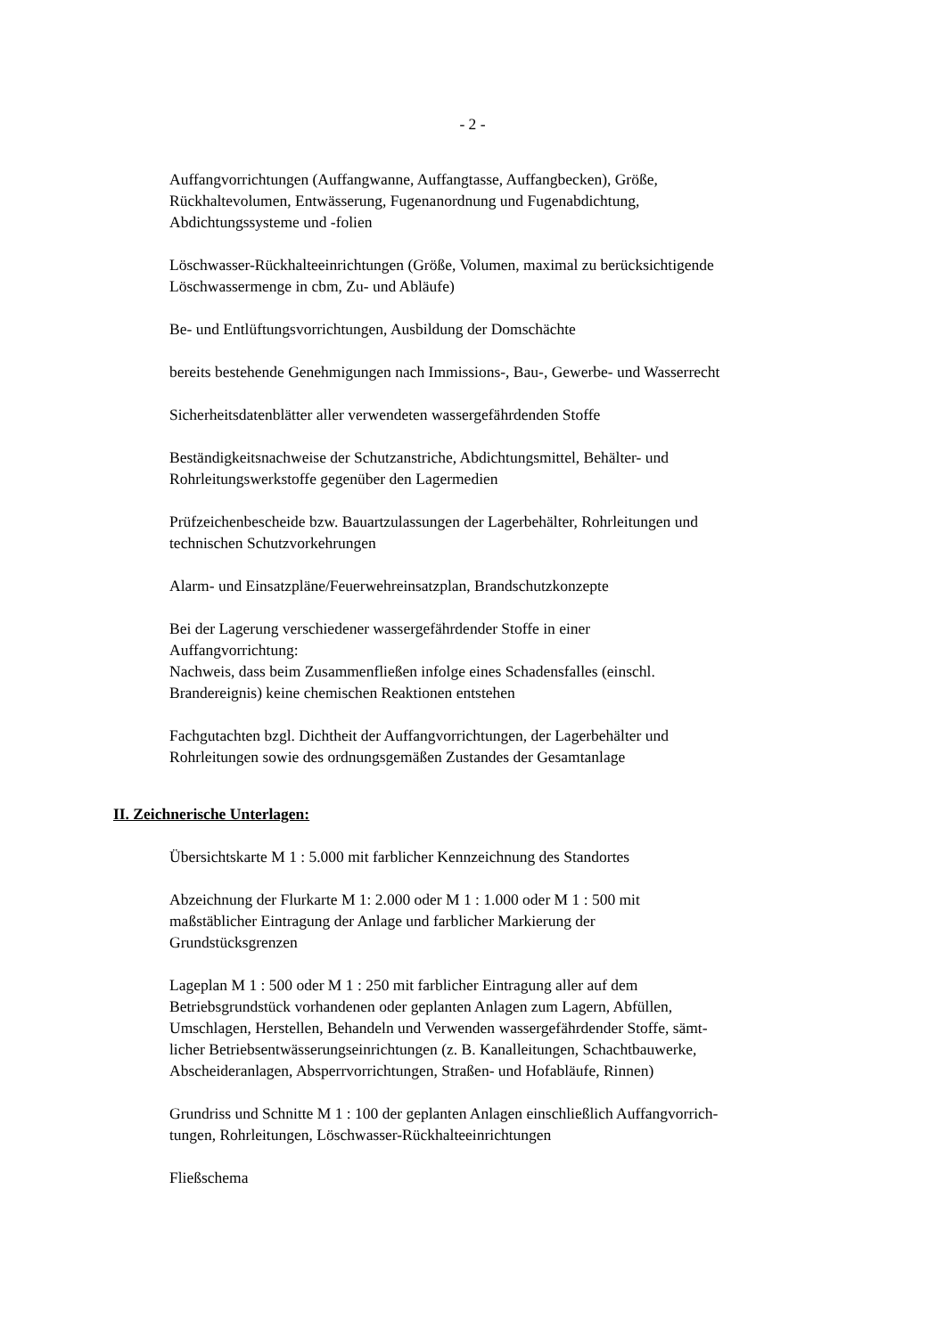- 2 -
Auffangvorrichtungen (Auffangwanne, Auffangtasse, Auffangbecken), Größe,
Rückhaltevolumen, Entwässerung, Fugenanordnung und Fugenabdichtung,
Abdichtungssysteme und -folien
Löschwasser-Rückhalteeinrichtungen (Größe, Volumen, maximal zu berücksichtigende Löschwassermenge in cbm, Zu- und Abläufe)
Be- und Entlüftungsvorrichtungen, Ausbildung der Domschächte
bereits bestehende Genehmigungen nach Immissions-, Bau-, Gewerbe- und Wasserrecht
Sicherheitsdatenblätter aller verwendeten wassergefährdenden Stoffe
Beständigkeitsnachweise der Schutzanstriche, Abdichtungsmittel, Behälter- und
Rohrleitungswerkstoffe gegenüber den Lagermedien
Prüfzeichenbescheide bzw. Bauartzulassungen der Lagerbehälter, Rohrleitungen und
technischen Schutzvorkehrungen
Alarm- und Einsatzpläne/Feuerwehreinsatzplan, Brandschutzkonzepte
Bei der Lagerung verschiedener wassergefährdender Stoffe in einer
Auffangvorrichtung:
Nachweis, dass beim Zusammenfließen infolge eines Schadensfalles (einschl.
Brandereignis) keine chemischen Reaktionen entstehen
Fachgutachten bzgl. Dichtheit der Auffangvorrichtungen, der Lagerbehälter und
Rohrleitungen sowie des ordnungsgemäßen Zustandes der Gesamtanlage
II. Zeichnerische Unterlagen:
Übersichtskarte M 1 : 5.000 mit farblicher Kennzeichnung des Standortes
Abzeichnung der Flurkarte M 1: 2.000 oder M 1 : 1.000 oder M 1 : 500 mit
maßstäblicher Eintragung der Anlage und farblicher Markierung der
Grundstücksgrenzen
Lageplan M 1 : 500 oder M 1 : 250 mit farblicher Eintragung aller auf dem
Betriebsgrundstück vorhandenen oder geplanten Anlagen zum Lagern, Abfüllen,
Umschlagen, Herstellen, Behandeln und Verwenden wassergefährdender Stoffe, sämt-
licher Betriebsentwässerungseinrichtungen (z. B. Kanalleitungen, Schachtbauwerke,
Abscheideranlagen, Absperrvorrichtungen, Straßen- und Hofabläufe, Rinnen)
Grundriss und Schnitte M 1 : 100 der geplanten Anlagen einschließlich Auffangvorrich-
tungen, Rohrleitungen, Löschwasser-Rückhalteeinrichtungen
Fließschema